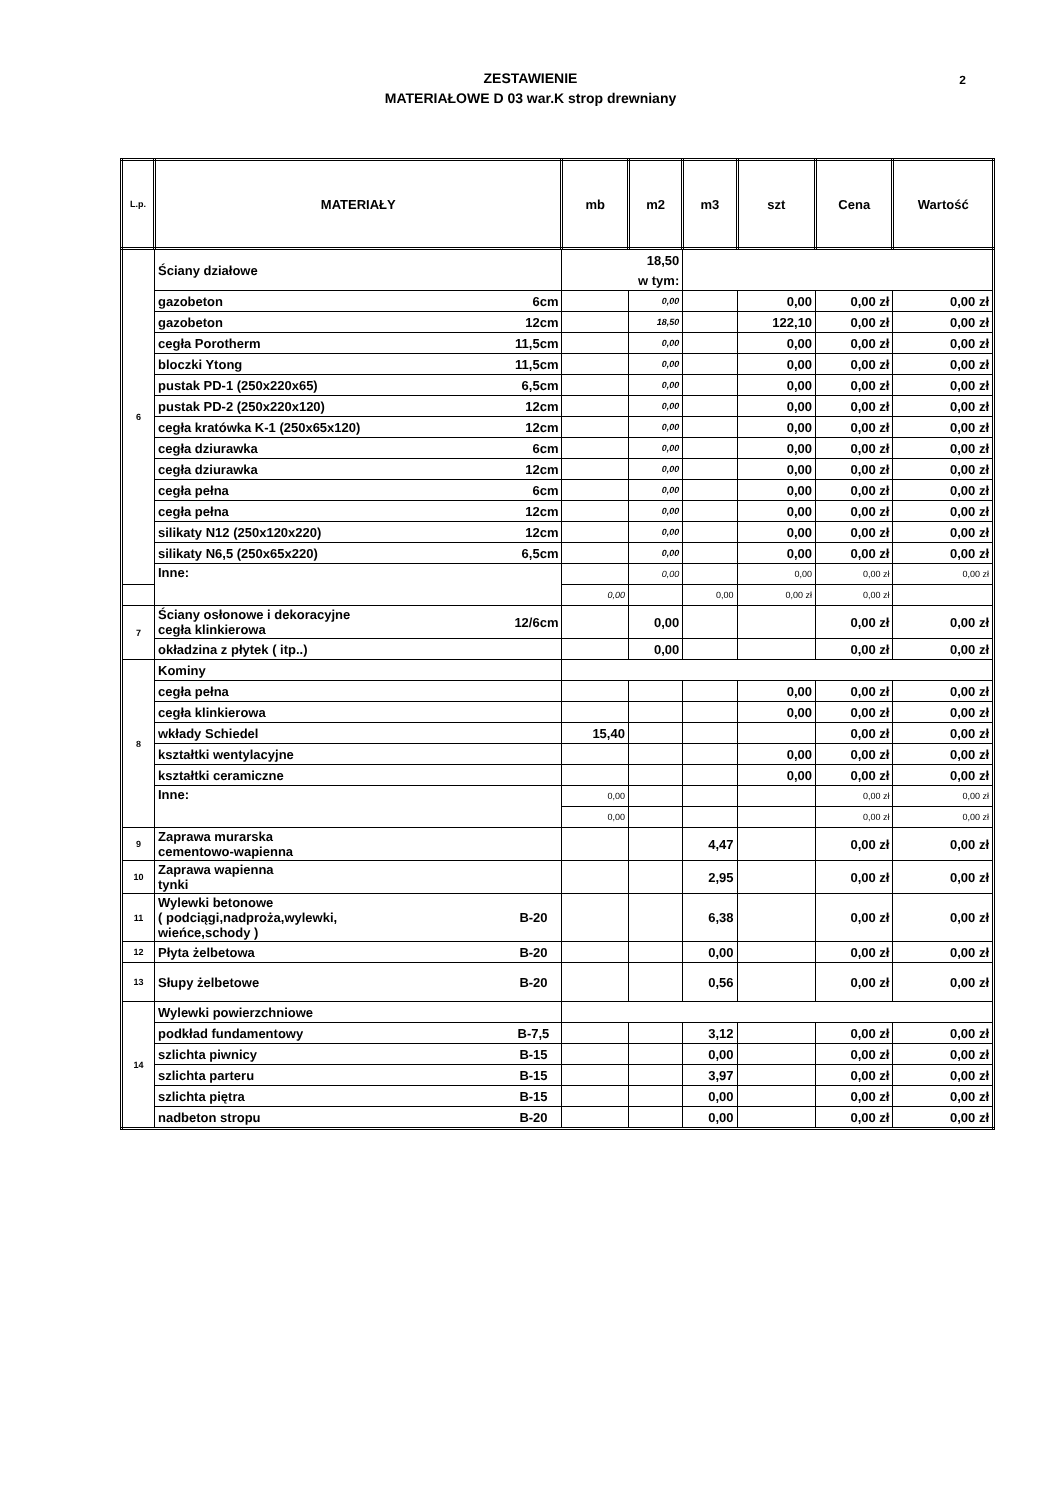ZESTAWIENIE
MATERIAŁOWE D 03 war.K strop drewniany
2
| L.p. | MATERIAŁY | | mb | m2 | m3 | szt | Cena | Wartość |
| --- | --- | --- | --- | --- | --- | --- | --- | --- |
| 6 | Ściany działowe | | 18,50 | | | | | |
| | | | w tym: | | | | | |
| | gazobeton | 6cm | | 0,00 | | 0,00 | 0,00 zł | 0,00 zł |
| | gazobeton | 12cm | | 18,50 | | 122,10 | 0,00 zł | 0,00 zł |
| | cegła Porotherm | 11,5cm | | 0,00 | | 0,00 | 0,00 zł | 0,00 zł |
| | bloczki Ytong | 11,5cm | | 0,00 | | 0,00 | 0,00 zł | 0,00 zł |
| | pustak PD-1 (250x220x65) | 6,5cm | | 0,00 | | 0,00 | 0,00 zł | 0,00 zł |
| | pustak PD-2 (250x220x120) | 12cm | | 0,00 | | 0,00 | 0,00 zł | 0,00 zł |
| | cegła kratówka K-1 (250x65x120) | 12cm | | 0,00 | | 0,00 | 0,00 zł | 0,00 zł |
| | cegła dziurawka | 6cm | | 0,00 | | 0,00 | 0,00 zł | 0,00 zł |
| | cegła dziurawka | 12cm | | 0,00 | | 0,00 | 0,00 zł | 0,00 zł |
| | cegła pełna | 6cm | | 0,00 | | 0,00 | 0,00 zł | 0,00 zł |
| | cegła pełna | 12cm | | 0,00 | | 0,00 | 0,00 zł | 0,00 zł |
| | silikaty N12 (250x120x220) | 12cm | | 0,00 | | 0,00 | 0,00 zł | 0,00 zł |
| | silikaty N6,5 (250x65x220) | 6,5cm | | 0,00 | | 0,00 | 0,00 zł | 0,00 zł |
| | Inne: | | | 0,00 | | 0,00 | 0,00 zł | 0,00 zł |
| | | | | 0,00 | | 0,00 | 0,00 zł | 0,00 zł |
| 7 | Ściany osłonowe i dekoracyjne cegła klinkierowa | 12/6cm | | 0,00 | | | 0,00 zł | 0,00 zł |
| | okładzina z płytek ( itp..) | | | 0,00 | | | 0,00 zł | 0,00 zł |
| 8 | Kominy | | | | | | | |
| | cegła pełna | | | | | 0,00 | 0,00 zł | 0,00 zł |
| | cegła klinkierowa | | | | | 0,00 | 0,00 zł | 0,00 zł |
| | wkłady Schiedel | | 15,40 | | | | 0,00 zł | 0,00 zł |
| | kształtki wentylacyjne | | | | | 0,00 | 0,00 zł | 0,00 zł |
| | kształtki ceramiczne | | | | | 0,00 | 0,00 zł | 0,00 zł |
| | Inne: | | 0,00 | | | | 0,00 zł | 0,00 zł |
| | | | 0,00 | | | | 0,00 zł | 0,00 zł |
| 9 | Zaprawa murarska cementowo-wapienna | | | | 4,47 | | 0,00 zł | 0,00 zł |
| 10 | Zaprawa wapienna tynki | | | | 2,95 | | 0,00 zł | 0,00 zł |
| 11 | Wylewki betonowe ( podciągi,nadproża,wylewki, wieńce,schody ) | B-20 | | | 6,38 | | 0,00 zł | 0,00 zł |
| 12 | Płyta żelbetowa | B-20 | | | 0,00 | | 0,00 zł | 0,00 zł |
| 13 | Słupy żelbetowe | B-20 | | | 0,56 | | 0,00 zł | 0,00 zł |
| 14 | Wylewki powierzchniowe | | | | | | | |
| | podkład fundamentowy | B-7,5 | | | 3,12 | | 0,00 zł | 0,00 zł |
| | szlichta piwnicy | B-15 | | | 0,00 | | 0,00 zł | 0,00 zł |
| | szlichta parteru | B-15 | | | 3,97 | | 0,00 zł | 0,00 zł |
| | szlichta piętra | B-15 | | | 0,00 | | 0,00 zł | 0,00 zł |
| | nadbeton stropu | B-20 | | | 0,00 | | 0,00 zł | 0,00 zł |